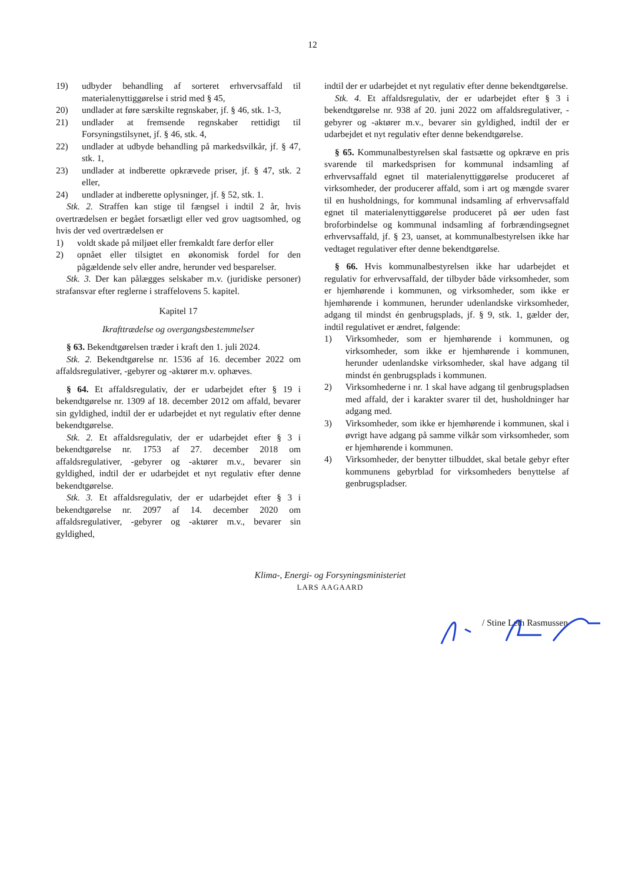12
19) udbyder behandling af sorteret erhvervsaffald til materialenyttiggørelse i strid med § 45,
20) undlader at føre særskilte regnskaber, jf. § 46, stk. 1-3,
21) undlader at fremsende regnskaber rettidigt til Forsyningstilsynet, jf. § 46, stk. 4,
22) undlader at udbyde behandling på markedsvilkår, jf. § 47, stk. 1,
23) undlader at indberette opkrævede priser, jf. § 47, stk. 2 eller,
24) undlader at indberette oplysninger, jf. § 52, stk. 1.
Stk. 2. Straffen kan stige til fængsel i indtil 2 år, hvis overtrædelsen er begået forsætligt eller ved grov uagtsomhed, og hvis der ved overtrædelsen er
1) voldt skade på miljøet eller fremkaldt fare derfor eller
2) opnået eller tilsigtet en økonomisk fordel for den pågældende selv eller andre, herunder ved besparelser.
Stk. 3. Der kan pålægges selskaber m.v. (juridiske personer) strafansvar efter reglerne i straffelovens 5. kapitel.
Kapitel 17
Ikrafttrædelse og overgangsbestemmelser
§ 63. Bekendtgørelsen træder i kraft den 1. juli 2024.
Stk. 2. Bekendtgørelse nr. 1536 af 16. december 2022 om affaldsregulativer, -gebyrer og -aktører m.v. ophæves.
§ 64. Et affaldsregulativ, der er udarbejdet efter § 19 i bekendtgørelse nr. 1309 af 18. december 2012 om affald, bevarer sin gyldighed, indtil der er udarbejdet et nyt regulativ efter denne bekendtgørelse.
Stk. 2. Et affaldsregulativ, der er udarbejdet efter § 3 i bekendtgørelse nr. 1753 af 27. december 2018 om affaldsregulativer, -gebyrer og -aktører m.v., bevarer sin gyldighed, indtil der er udarbejdet et nyt regulativ efter denne bekendtgørelse.
Stk. 3. Et affaldsregulativ, der er udarbejdet efter § 3 i bekendtgørelse nr. 2097 af 14. december 2020 om affaldsregulativer, -gebyrer og -aktører m.v., bevarer sin gyldighed,
indtil der er udarbejdet et nyt regulativ efter denne bekendtgørelse.
Stk. 4. Et affaldsregulativ, der er udarbejdet efter § 3 i bekendtgørelse nr. 938 af 20. juni 2022 om affaldsregulativer, -gebyrer og -aktører m.v., bevarer sin gyldighed, indtil der er udarbejdet et nyt regulativ efter denne bekendtgørelse.
§ 65. Kommunalbestyrelsen skal fastsætte og opkræve en pris svarende til markedsprisen for kommunal indsamling af erhvervsaffald egnet til materialenyttiggørelse produceret af virksomheder, der producerer affald, som i art og mængde svarer til en husholdnings, for kommunal indsamling af erhvervsaffald egnet til materialenyttiggørelse produceret på øer uden fast broforbindelse og kommunal indsamling af forbrændingsegnet erhvervsaffald, jf. § 23, uanset, at kommunalbestyrelsen ikke har vedtaget regulativer efter denne bekendtgørelse.
§ 66. Hvis kommunalbestyrelsen ikke har udarbejdet et regulativ for erhvervsaffald, der tilbyder både virksomheder, som er hjemhørende i kommunen, og virksomheder, som ikke er hjemhørende i kommunen, herunder udenlandske virksomheder, adgang til mindst én genbrugsplads, jf. § 9, stk. 1, gælder der, indtil regulativet er ændret, følgende:
1) Virksomheder, som er hjemhørende i kommunen, og virksomheder, som ikke er hjemhørende i kommunen, herunder udenlandske virksomheder, skal have adgang til mindst én genbrugsplads i kommunen.
2) Virksomhederne i nr. 1 skal have adgang til genbrugspladsen med affald, der i karakter svarer til det, husholdninger har adgang med.
3) Virksomheder, som ikke er hjemhørende i kommunen, skal i øvrigt have adgang på samme vilkår som virksomheder, som er hjemhørende i kommunen.
4) Virksomheder, der benytter tilbuddet, skal betale gebyr efter kommunens gebyrblad for virksomheders benyttelse af genbrugspladser.
Klima-, Energi- og Forsyningsministeriet
LARS AAGAARD
/ Stine Leth Rasmussen